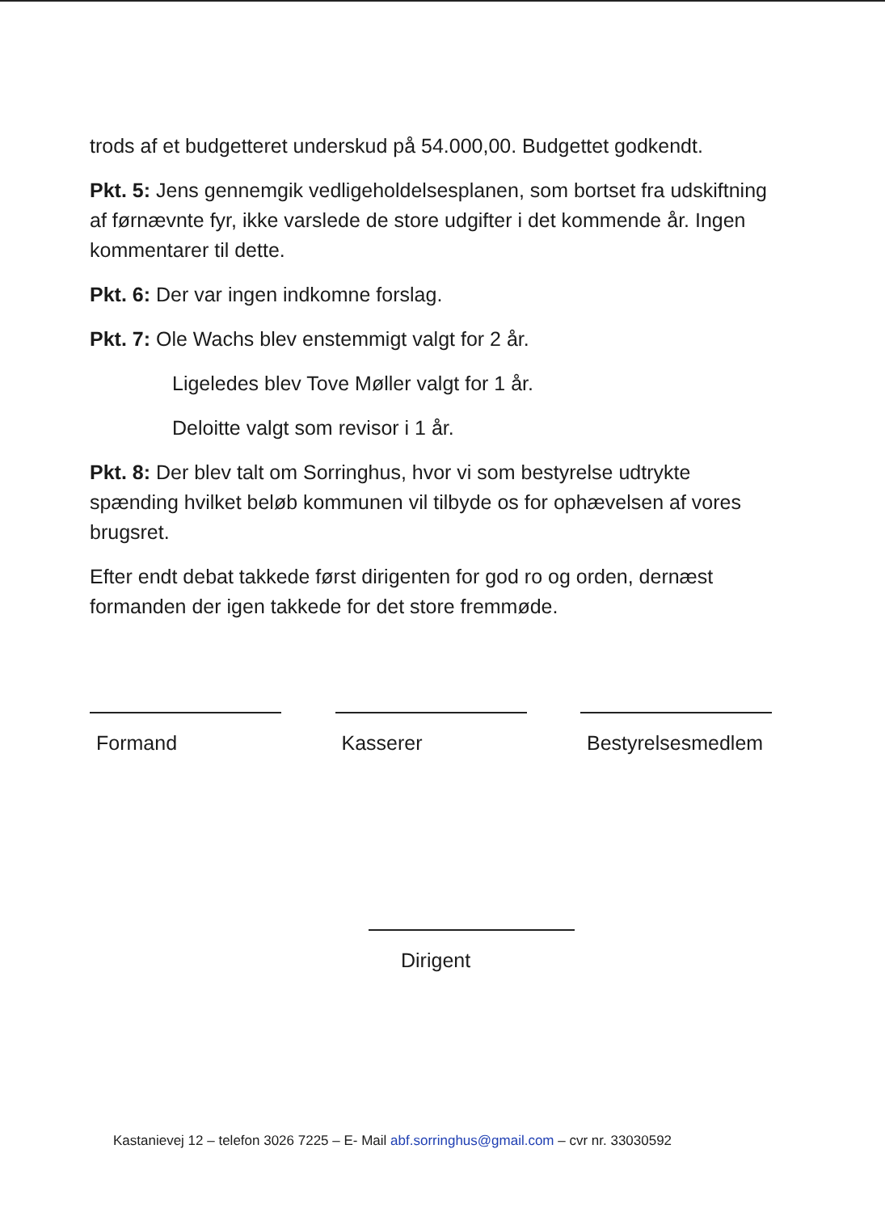trods af et budgetteret underskud på 54.000,00. Budgettet godkendt.
Pkt. 5: Jens gennemgik vedligeholdelsesplanen, som bortset fra udskiftning af førnævnte fyr, ikke varslede de store udgifter i det kommende år. Ingen kommentarer til dette.
Pkt. 6: Der var ingen indkomne forslag.
Pkt. 7: Ole Wachs blev enstemmigt valgt for 2 år.
Ligeledes blev Tove Møller valgt for 1 år.
Deloitte valgt som revisor i 1 år.
Pkt. 8: Der blev talt om Sorringhus, hvor vi som bestyrelse udtrykte spænding hvilket beløb kommunen vil tilbyde os for ophævelsen af vores brugsret.
Efter endt debat takkede først dirigenten for god ro og orden, dernæst formanden der igen takkede for det store fremmøde.
Formand Kasserer Bestyrelsesmedlem
Dirigent
Kastanievej 12 – telefon 3026 7225 – E- Mail abf.sorringhus@gmail.com – cvr nr. 33030592